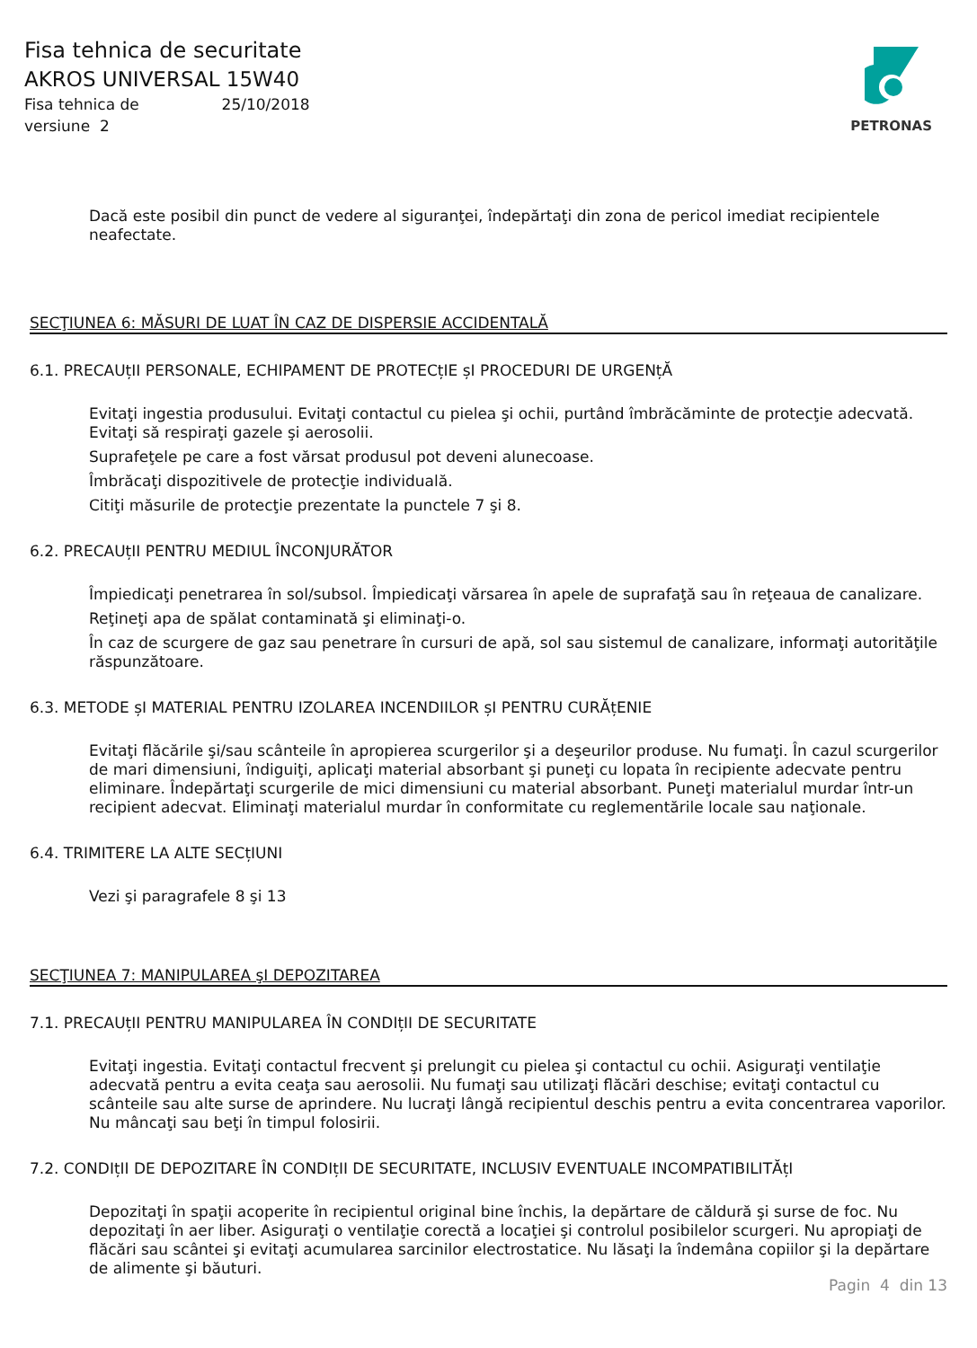Fisa tehnica de securitate
AKROS UNIVERSAL 15W40
Fisa tehnica de 25/10/2018
versiune 2
PETRONAS
Dacă este posibil din punct de vedere al siguranţei, îndepărtaţi din zona de pericol imediat recipientele neafectate.
SECŢIUNEA 6: MĂSURI DE LUAT ÎN CAZ DE DISPERSIE ACCIDENTALĂ
6.1. PRECAUțII PERSONALE, ECHIPAMENT DE PROTECțIE șI PROCEDURI DE URGENțĂ
Evitaţi ingestia produsului. Evitaţi contactul cu pielea şi ochii, purtând îmbrăcăminte de protecţie adecvată. Evitaţi să respiraţi gazele şi aerosolii.
Suprafeţele pe care a fost vărsat produsul pot deveni alunecoase.
Îmbrăcaţi dispozitivele de protecţie individuală.
Citiţi măsurile de protecţie prezentate la punctele 7 şi 8.
6.2. PRECAUțII PENTRU MEDIUL ÎNCONJURĂTOR
Împiedicaţi penetrarea în sol/subsol. Împiedicaţi vărsarea în apele de suprafaţă sau în reţeaua de canalizare.
Reţineţi apa de spălat contaminată şi eliminaţi-o.
În caz de scurgere de gaz sau penetrare în cursuri de apă, sol sau sistemul de canalizare, informaţi autorităţile răspunzătoare.
6.3. METODE șI MATERIAL PENTRU IZOLAREA INCENDIILOR șI PENTRU CURĂțENIE
Evitaţi flăcările şi/sau scânteile în apropierea scurgerilor şi a deşeurilor produse. Nu fumaţi. În cazul scurgerilor de mari dimensiuni, îndiguiţi, aplicaţi material absorbant şi puneţi cu lopata în recipiente adecvate pentru eliminare. Îndepărtaţi scurgerile de mici dimensiuni cu material absorbant. Puneţi materialul murdar într-un recipient adecvat. Eliminaţi materialul murdar în conformitate cu reglementările locale sau naţionale.
6.4. TRIMITERE LA ALTE SECțIUNI
Vezi şi paragrafele 8 şi 13
SECŢIUNEA 7: MANIPULAREA şI DEPOZITAREA
7.1. PRECAUțII PENTRU MANIPULAREA ÎN CONDIțII DE SECURITATE
Evitaţi ingestia. Evitaţi contactul frecvent şi prelungit cu pielea şi contactul cu ochii. Asiguraţi ventilaţie adecvată pentru a evita ceaţa sau aerosolii. Nu fumaţi sau utilizaţi flăcări deschise; evitaţi contactul cu scânteile sau alte surse de aprindere. Nu lucraţi lângă recipientul deschis pentru a evita concentrarea vaporilor. Nu mâncaţi sau beţi în timpul folosirii.
7.2. CONDIțII DE DEPOZITARE ÎN CONDIțII DE SECURITATE, INCLUSIV EVENTUALE INCOMPATIBILITĂțI
Depozitaţi în spaţii acoperite în recipientul original bine închis, la depărtare de căldură şi surse de foc. Nu depozitaţi în aer liber. Asiguraţi o ventilaţie corectă a locaţiei şi controlul posibilelor scurgeri. Nu apropiaţi de flăcări sau scântei şi evitaţi acumularea sarcinilor electrostatice. Nu lăsaţi la îndemâna copiilor şi la depărtare de alimente şi băuturi.
Pagin 4 din 13